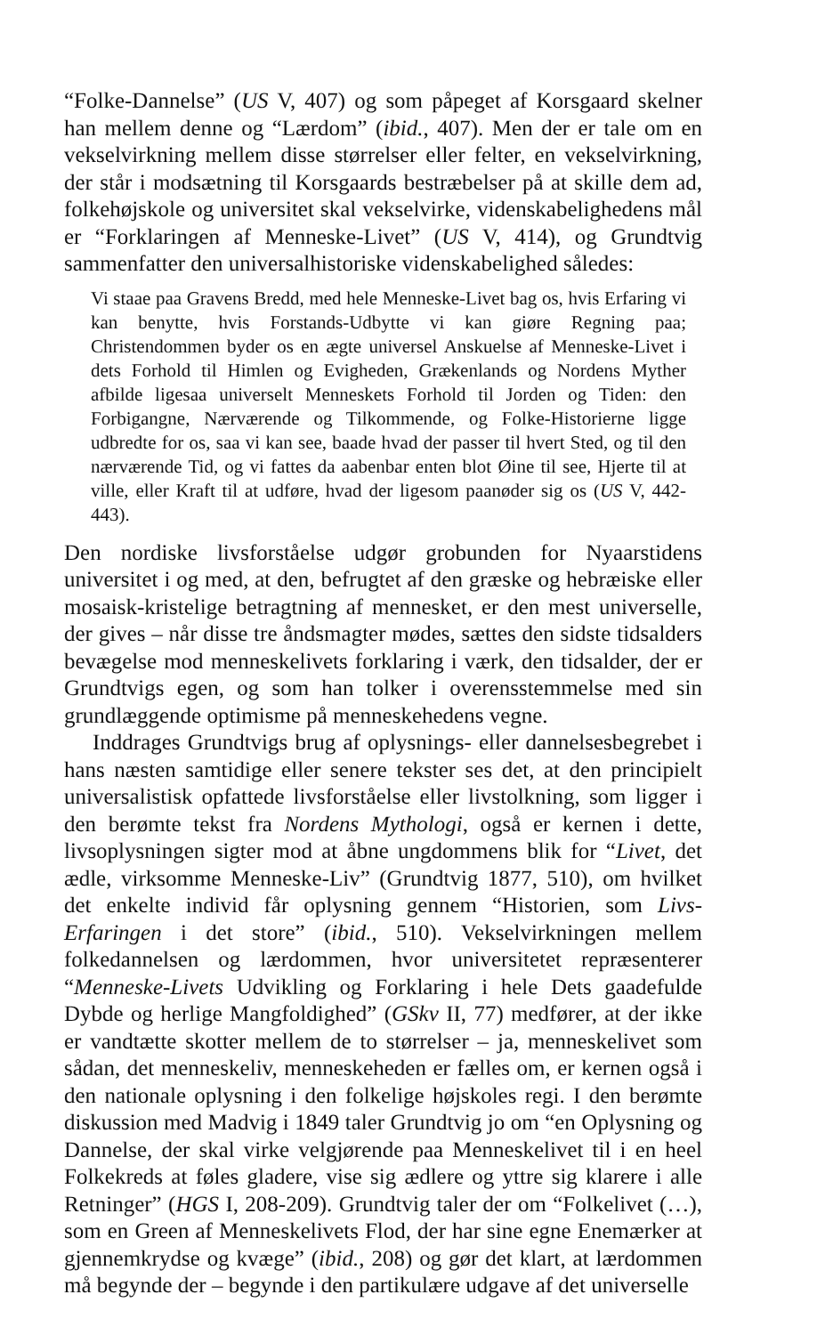“Folke-Dannelse” (US V, 407) og som påpeget af Korsgaard skelner han mellem denne og “Lærdom” (ibid., 407). Men der er tale om en vekselvirkning mellem disse størrelser eller felter, en vekselvirkning, der står i modsætning til Korsgaards bestræbelser på at skille dem ad, folkehøjskole og universitet skal vekselvirke, videnskabelighedens mål er “Forklaringen af Menneske-Livet” (US V, 414), og Grundtvig sammenfatter den universalhistoriske videnskabelighed således:
Vi staae paa Gravens Bredd, med hele Menneske-Livet bag os, hvis Erfaring vi kan benytte, hvis Forstands-Udbytte vi kan giøre Regning paa; Christendommen byder os en ægte universel Anskuelse af Menneske-Livet i dets Forhold til Himlen og Evigheden, Grækenlands og Nordens Myther afbilde ligesaa universelt Menneskets Forhold til Jorden og Tiden: den Forbigangne, Nærværende og Tilkommende, og Folke-Historierne ligge udbredte for os, saa vi kan see, baade hvad der passer til hvert Sted, og til den nærværende Tid, og vi fattes da aabenbar enten blot Øine til see, Hjerte til at ville, eller Kraft til at udføre, hvad der ligesom paanøder sig os (US V, 442-443).
Den nordiske livsforståelse udgør grobunden for Nyaarstidens universitet i og med, at den, befrugtet af den græske og hebræiske eller mosaisk-kristelige betragtning af mennesket, er den mest universelle, der gives – når disse tre åndsmagter mødes, sættes den sidste tidsalders bevægelse mod menneskelivets forklaring i værk, den tidsalder, der er Grundtvigs egen, og som han tolker i overensstemmelse med sin grundlæggende optimisme på menneskehedens vegne.
Inddrages Grundtvigs brug af oplysnings- eller dannelsesbegrebet i hans næsten samtidige eller senere tekster ses det, at den principielt universalistisk opfattede livsforståelse eller livstolkning, som ligger i den berømte tekst fra Nordens Mythologi, også er kernen i dette, livsoplysningen sigter mod at åbne ungdommens blik for “Livet, det ædle, virksomme Menneske-Liv” (Grundtvig 1877, 510), om hvilket det enkelte individ får oplysning gennem “Historien, som Livs-Erfaringen i det store” (ibid., 510). Vekselvirkningen mellem folkedannelsen og lærdommen, hvor universitetet repræsenterer “Menneske-Livets Udvikling og Forklaring i hele Dets gaadefulde Dybde og herlige Mangfoldighed” (GSkv II, 77) medfører, at der ikke er vandtætte skotter mellem de to størrelser – ja, menneskelivet som sådan, det menneskeliv, menneskeheden er fælles om, er kernen også i den nationale oplysning i den folkelige højskoles regi. I den berømte diskussion med Madvig i 1849 taler Grundtvig jo om “en Oplysning og Dannelse, der skal virke velgjørende paa Menneskelivet til i en heel Folkekreds at føles gladere, vise sig ædlere og yttre sig klarere i alle Retninger” (HGS I, 208-209). Grundtvig taler der om “Folkelivet (…), som en Green af Menneskelivets Flod, der har sine egne Enemærker at gjennemkrydse og kvæge” (ibid., 208) og gør det klart, at lærdommen må begynde der – begynde i den partikulære udgave af det universelle